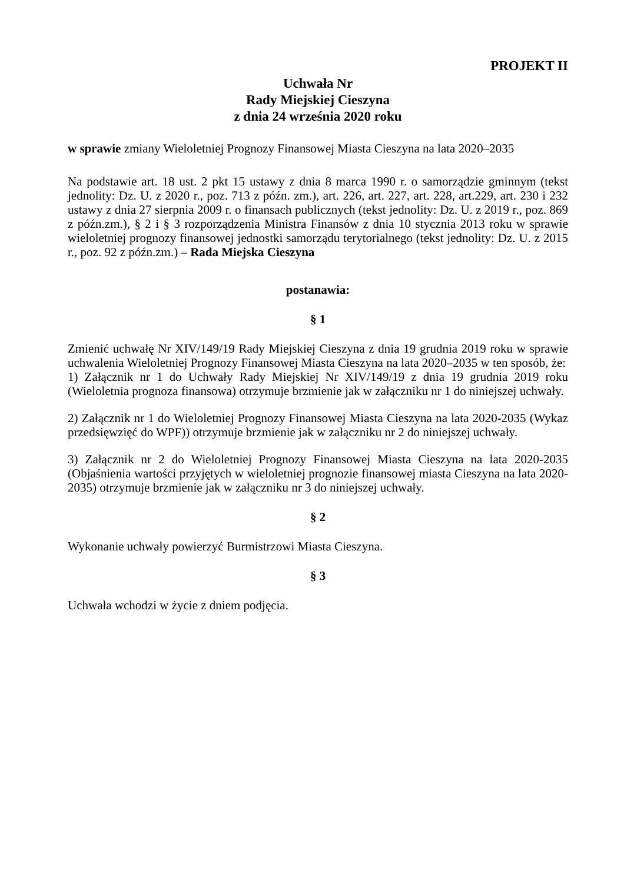PROJEKT II
Uchwała Nr
Rady Miejskiej Cieszyna
z dnia 24 września 2020 roku
w sprawie zmiany Wieloletniej Prognozy Finansowej Miasta Cieszyna na lata 2020–2035
Na podstawie art. 18 ust. 2 pkt 15 ustawy z dnia 8 marca 1990 r. o samorządzie gminnym (tekst jednolity: Dz. U. z 2020 r., poz. 713 z późn. zm.), art. 226, art. 227, art. 228, art.229, art. 230 i 232 ustawy z dnia 27 sierpnia 2009 r. o finansach publicznych (tekst jednolity: Dz. U. z 2019 r., poz. 869 z późn.zm.), § 2 i § 3 rozporządzenia Ministra Finansów z dnia 10 stycznia 2013 roku w sprawie wieloletniej prognozy finansowej jednostki samorządu terytorialnego (tekst jednolity: Dz. U. z 2015 r., poz. 92 z późn.zm.) – Rada Miejska Cieszyna
postanawia:
§ 1
Zmienić uchwałę Nr XIV/149/19 Rady Miejskiej Cieszyna z dnia 19 grudnia 2019 roku w sprawie uchwalenia Wieloletniej Prognozy Finansowej Miasta Cieszyna na lata 2020–2035 w ten sposób, że:
1) Załącznik nr 1 do Uchwały Rady Miejskiej Nr XIV/149/19 z dnia 19 grudnia 2019 roku (Wieloletnia prognoza finansowa) otrzymuje brzmienie jak w załączniku nr 1 do niniejszej uchwały.
2) Załącznik nr 1 do Wieloletniej Prognozy Finansowej Miasta Cieszyna na lata 2020-2035 (Wykaz przedsięwzięć do WPF)) otrzymuje brzmienie jak w załączniku nr 2 do niniejszej uchwały.
3) Załącznik nr 2 do Wieloletniej Prognozy Finansowej Miasta Cieszyna na lata 2020-2035 (Objaśnienia wartości przyjętych w wieloletniej prognozie finansowej miasta Cieszyna na lata 2020-2035) otrzymuje brzmienie jak w załączniku nr 3 do niniejszej uchwały.
§ 2
Wykonanie uchwały powierzyć Burmistrzowi Miasta Cieszyna.
§ 3
Uchwała wchodzi w życie z dniem podjęcia.